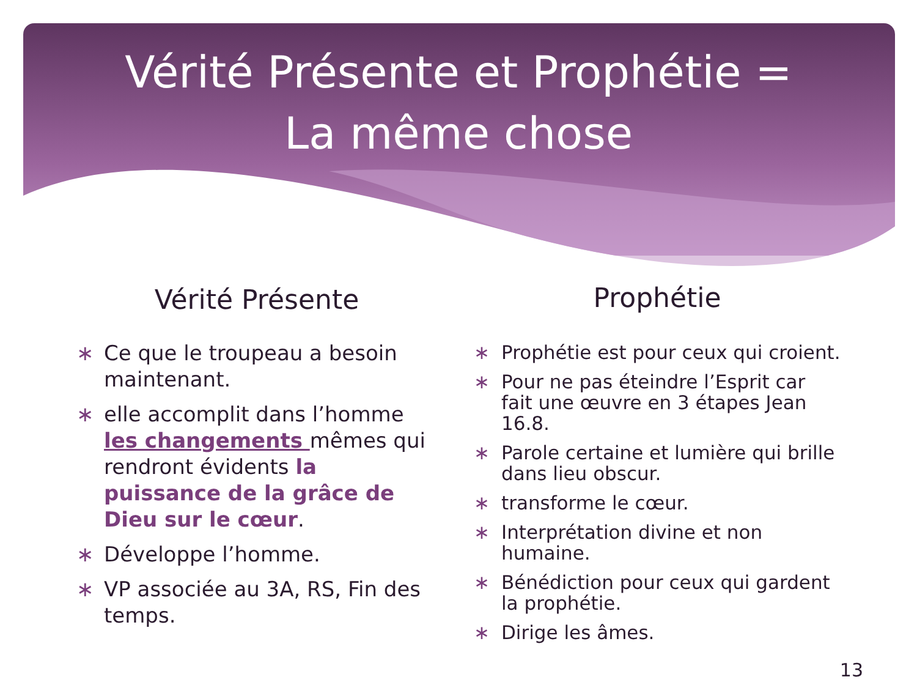Vérité Présente et Prophétie =
La même chose
Vérité Présente
∗ Ce que le troupeau a besoin maintenant.
∗ elle accomplit dans l’homme les changements mêmes qui rendront évidents la puissance de la grâce de Dieu sur le cœur.
∗ Développe l’homme.
∗ VP associée au 3A, RS, Fin des temps.
Prophétie
∗ Prophétie est pour ceux qui croient.
∗ Pour ne pas éteindre l’Esprit car fait une œuvre en 3 étapes Jean 16.8.
∗ Parole certaine et lumière qui brille dans lieu obscur.
∗ transforme le cœur.
∗ Interprétation divine et non humaine.
∗ Bénédiction pour ceux qui gardent la prophétie.
∗ Dirige les âmes.
13